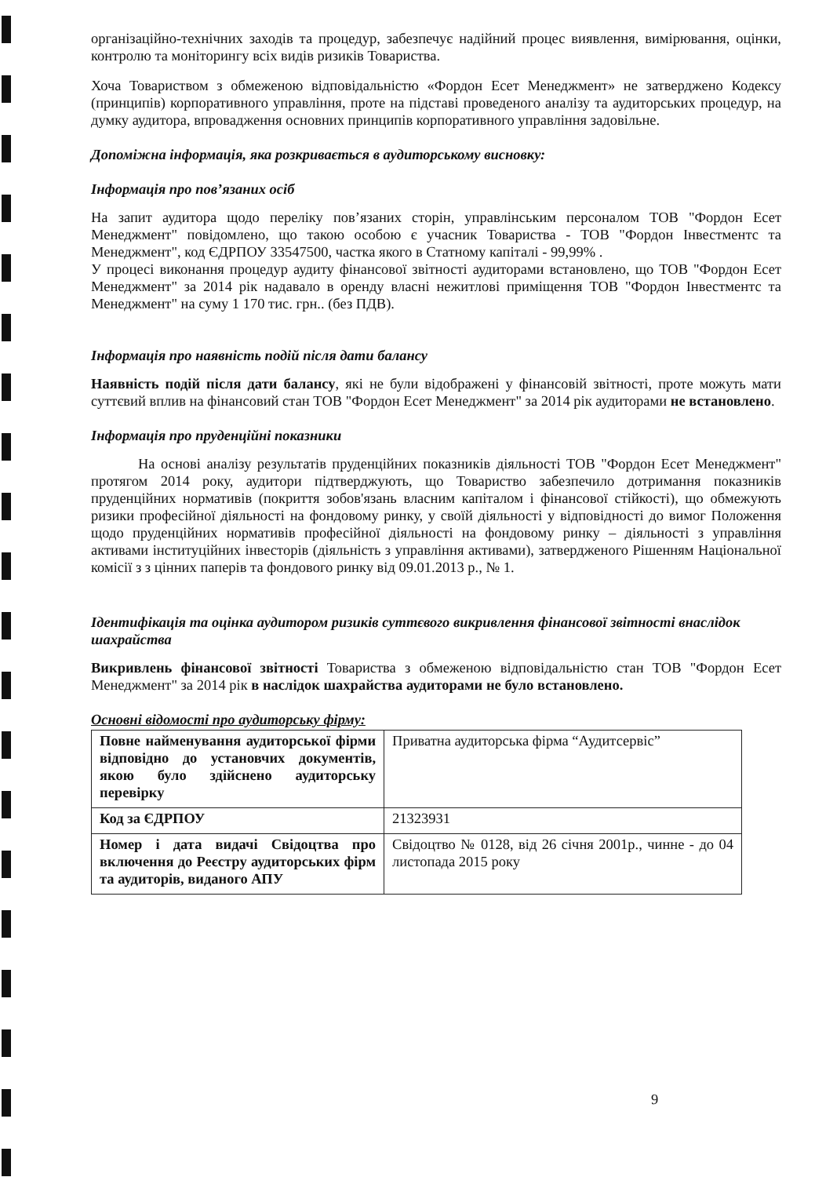організаційно-технічних заходів та процедур, забезпечує надійний процес виявлення, вимірювання, оцінки, контролю та моніторингу всіх видів ризиків Товариства.
Хоча Товариством з обмеженою відповідальністю «Фордон Есет Менеджмент» не затверджено Кодексу (принципів) корпоративного управління, проте на підставі проведеного аналізу та аудиторських процедур, на думку аудитора, впровадження основних принципів корпоративного управління задовільне.
Допоміжна інформація, яка розкривається в аудиторському висновку:
Інформація про пов’язаних осіб
На запит аудитора щодо переліку пов’язаних сторін, управлінським персоналом ТОВ "Фордон Есет Менеджмент" повідомлено, що такою особою є учасник Товариства - ТОВ "Фордон Інвестментс та Менеджмент", код ЄДРПОУ 33547500, частка якого в Статному капіталі - 99,99% .
У процесі виконання процедур аудиту фінансової звітності аудиторами встановлено, що ТОВ "Фордон Есет Менеджмент" за 2014 рік надавало в оренду власні нежитлові приміщення ТОВ "Фордон Інвестментс та Менеджмент" на суму 1 170 тис. грн.. (без ПДВ).
Інформація про наявність подій після дати балансу
Наявність подій після дати балансу, які не були відображені у фінансовій звітності, проте можуть мати суттєвий вплив на фінансовий стан ТОВ "Фордон Есет Менеджмент" за 2014 рік аудиторами не встановлено.
Інформація про пруденційні показники
На основі аналізу результатів пруденційних показників діяльності ТОВ "Фордон Есет Менеджмент" протягом 2014 року, аудитори підтверджують, що Товариство забезпечило дотримання показників пруденційних нормативів (покриття зобов'язань власним капіталом і фінансової стійкості), що обмежують ризики професійної діяльності на фондовому ринку, у своїй діяльності у відповідності до вимог Положення щодо пруденційних нормативів професійної діяльності на фондовому ринку – діяльності з управління активами інституційних інвесторів (діяльність з управління активами), затвердженого Рішенням Національної комісії з з цінних паперів та фондового ринку від 09.01.2013 р., № 1.
Ідентифікація та оцінка аудитором ризиків суттєвого викривлення фінансової звітності внаслідок шахрайства
Викривлень фінансової звітності Товариства з обмеженою відповідальністю стан ТОВ "Фордон Есет Менеджмент" за 2014 рік в наслідок шахрайства аудиторами не було встановлено.
Основні відомості про аудиторську фірму:
| Повне найменування аудиторської фірми відповідно до установчих документів, якою було здійснено аудиторську перевірку | Приватна аудиторська фірма “Аудитсервіс” |
| Код за ЄДРПОУ | 21323931 |
| Номер і дата видачі Свідоцтва про включення до Реєстру аудиторських фірм та аудиторів, виданого АПУ | Свідоцтво № 0128, від 26 січня 2001р., чинне - до 04 листопада 2015 року |
9